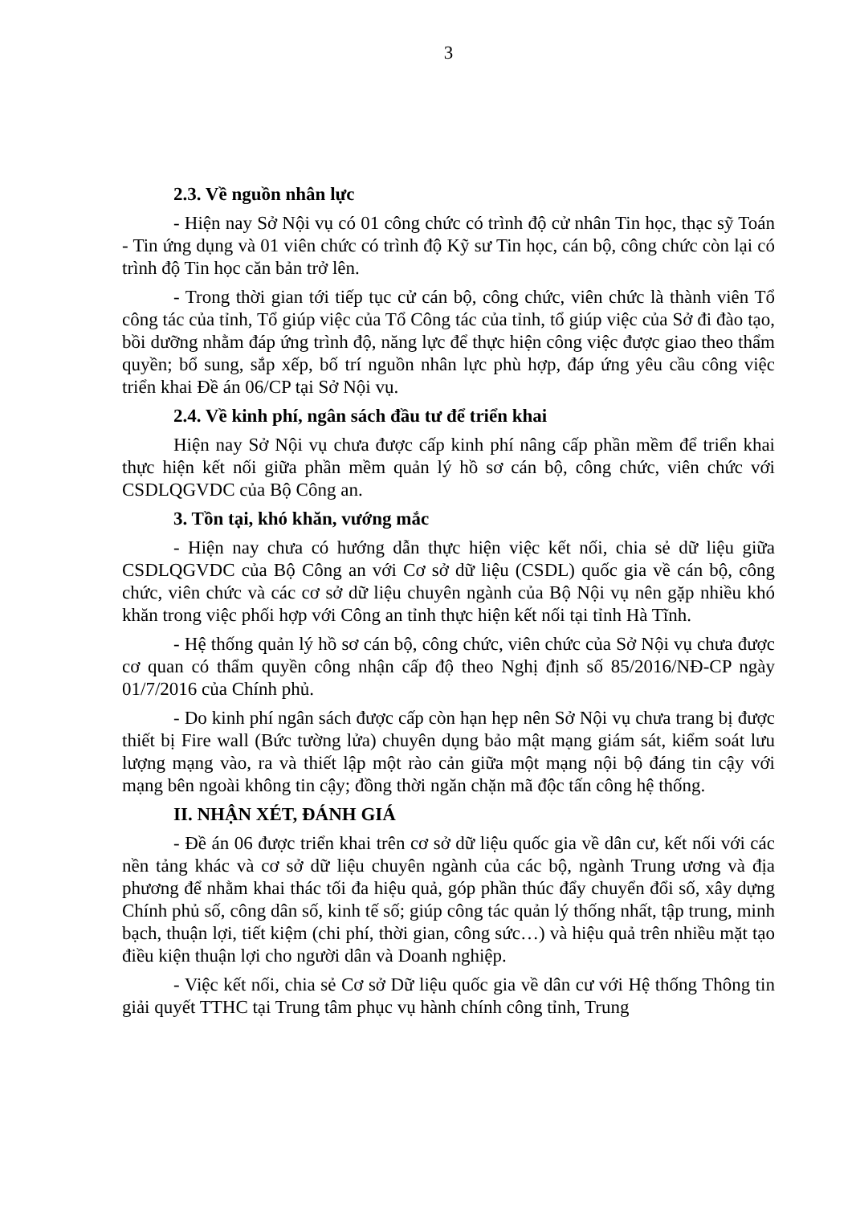3
2.3. Về nguồn nhân lực
- Hiện nay Sở Nội vụ có 01 công chức có trình độ cử nhân Tin học, thạc sỹ Toán - Tin ứng dụng và 01 viên chức có trình độ Kỹ sư Tin học, cán bộ, công chức còn lại có trình độ Tin học căn bản trở lên.
- Trong thời gian tới tiếp tục cử cán bộ, công chức, viên chức là thành viên Tổ công tác của tỉnh, Tổ giúp việc của Tổ Công tác của tỉnh, tổ giúp việc của Sở đi đào tạo, bồi dưỡng nhằm đáp ứng trình độ, năng lực để thực hiện công việc được giao theo thẩm quyền; bổ sung, sắp xếp, bố trí nguồn nhân lực phù hợp, đáp ứng yêu cầu công việc triển khai Đề án 06/CP tại Sở Nội vụ.
2.4. Về kinh phí, ngân sách đầu tư để triển khai
Hiện nay Sở Nội vụ chưa được cấp kinh phí nâng cấp phần mềm để triển khai thực hiện kết nối giữa phần mềm quản lý hồ sơ cán bộ, công chức, viên chức với CSDLQGVDC của Bộ Công an.
3. Tồn tại, khó khăn, vướng mắc
- Hiện nay chưa có hướng dẫn thực hiện việc kết nối, chia sẻ dữ liệu giữa CSDLQGVDC của Bộ Công an với Cơ sở dữ liệu (CSDL) quốc gia về cán bộ, công chức, viên chức và các cơ sở dữ liệu chuyên ngành của Bộ Nội vụ nên gặp nhiều khó khăn trong việc phối hợp với Công an tỉnh thực hiện kết nối tại tỉnh Hà Tĩnh.
- Hệ thống quản lý hồ sơ cán bộ, công chức, viên chức của Sở Nội vụ chưa được cơ quan có thẩm quyền công nhận cấp độ theo Nghị định số 85/2016/NĐ-CP ngày 01/7/2016 của Chính phủ.
- Do kinh phí ngân sách được cấp còn hạn hẹp nên Sở Nội vụ chưa trang bị được thiết bị Fire wall (Bức tường lửa) chuyên dụng bảo mật mạng giám sát, kiểm soát lưu lượng mạng vào, ra và thiết lập một rào cản giữa một mạng nội bộ đáng tin cậy với mạng bên ngoài không tin cậy; đồng thời ngăn chặn mã độc tấn công hệ thống.
II. NHẬN XÉT, ĐÁNH GIÁ
- Đề án 06 được triển khai trên cơ sở dữ liệu quốc gia về dân cư, kết nối với các nền tảng khác và cơ sở dữ liệu chuyên ngành của các bộ, ngành Trung ương và địa phương để nhằm khai thác tối đa hiệu quả, góp phần thúc đẩy chuyển đổi số, xây dựng Chính phủ số, công dân số, kinh tế số; giúp công tác quản lý thống nhất, tập trung, minh bạch, thuận lợi, tiết kiệm (chi phí, thời gian, công sức…) và hiệu quả trên nhiều mặt tạo điều kiện thuận lợi cho người dân và Doanh nghiệp.
- Việc kết nối, chia sẻ Cơ sở Dữ liệu quốc gia về dân cư với Hệ thống Thông tin giải quyết TTHC tại Trung tâm phục vụ hành chính công tỉnh, Trung